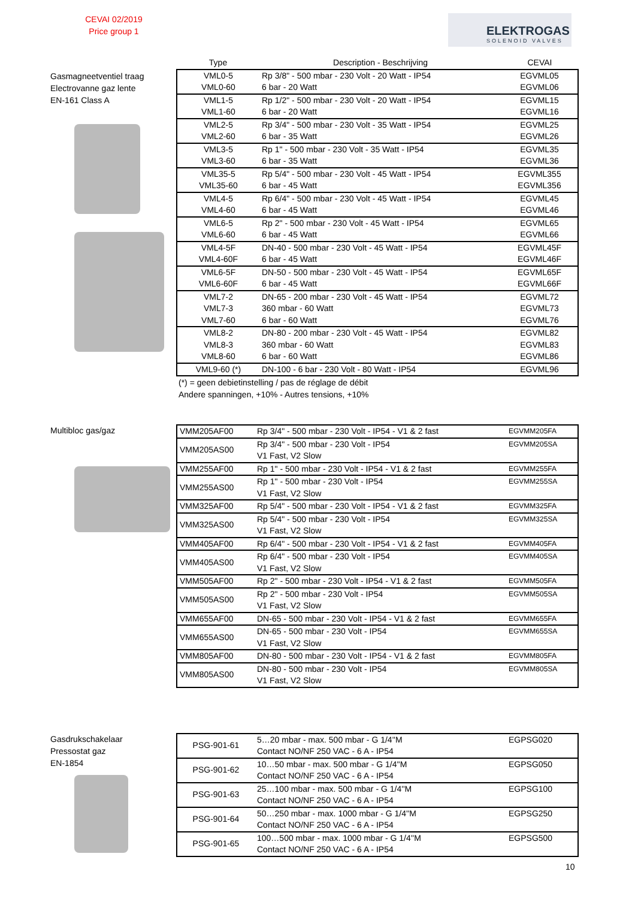CEVAI 02/2019
Price group 1
ELEKTROGAS
SOLENOID VALVES
Gasmagneetventiel traag
Electrovanne gaz lente
EN-161 Class A
| Type | Description - Beschrijving | CEVAI |
| --- | --- | --- |
| VML0-5 | Rp 3/8" - 500 mbar - 230 Volt - 20 Watt - IP54 | EGVML05 |
| VML0-60 | 6 bar - 20 Watt | EGVML06 |
| VML1-5 | Rp 1/2" - 500 mbar - 230 Volt - 20 Watt - IP54 | EGVML15 |
| VML1-60 | 6 bar - 20 Watt | EGVML16 |
| VML2-5 | Rp 3/4" - 500 mbar - 230 Volt - 35 Watt - IP54 | EGVML25 |
| VML2-60 | 6 bar - 35 Watt | EGVML26 |
| VML3-5 | Rp 1" - 500 mbar - 230 Volt - 35 Watt - IP54 | EGVML35 |
| VML3-60 | 6 bar - 35 Watt | EGVML36 |
| VML35-5 | Rp 5/4" - 500 mbar - 230 Volt - 45 Watt - IP54 | EGVML355 |
| VML35-60 | 6 bar - 45 Watt | EGVML356 |
| VML4-5 | Rp 6/4" - 500 mbar - 230 Volt - 45 Watt - IP54 | EGVML45 |
| VML4-60 | 6 bar - 45 Watt | EGVML46 |
| VML6-5 | Rp 2" - 500 mbar - 230 Volt - 45 Watt - IP54 | EGVML65 |
| VML6-60 | 6 bar - 45 Watt | EGVML66 |
| VML4-5F | DN-40 - 500 mbar - 230 Volt - 45 Watt - IP54 | EGVML45F |
| VML4-60F | 6 bar - 45 Watt | EGVML46F |
| VML6-5F | DN-50 - 500 mbar - 230 Volt - 45 Watt - IP54 | EGVML65F |
| VML6-60F | 6 bar - 45 Watt | EGVML66F |
| VML7-2 | DN-65 - 200 mbar - 230 Volt - 45 Watt - IP54 | EGVML72 |
| VML7-3 | 360 mbar - 60 Watt | EGVML73 |
| VML7-60 | 6 bar - 60 Watt | EGVML76 |
| VML8-2 | DN-80 - 200 mbar - 230 Volt - 45 Watt - IP54 | EGVML82 |
| VML8-3 | 360 mbar - 60 Watt | EGVML83 |
| VML8-60 | 6 bar - 60 Watt | EGVML86 |
| VML9-60 (*) | DN-100 - 6 bar - 230 Volt - 80 Watt - IP54 | EGVML96 |
(*) = geen debietinstelling / pas de réglage de débit
Andere spanningen, +10% - Autres tensions, +10%
Multibloc gas/gaz
| VMM205AF00 | Rp 3/4" - 500 mbar - 230 Volt - IP54 - V1 & 2 fast | EGVMM205FA |
| VMM205AS00 | Rp 3/4" - 500 mbar - 230 Volt - IP54 V1 Fast, V2 Slow | EGVMM205SA |
| VMM255AF00 | Rp 1" - 500 mbar - 230 Volt - IP54 - V1 & 2 fast | EGVMM255FA |
| VMM255AS00 | Rp 1" - 500 mbar - 230 Volt - IP54 V1 Fast, V2 Slow | EGVMM255SA |
| VMM325AF00 | Rp 5/4" - 500 mbar - 230 Volt - IP54 - V1 & 2 fast | EGVMM325FA |
| VMM325AS00 | Rp 5/4" - 500 mbar - 230 Volt - IP54 V1 Fast, V2 Slow | EGVMM325SA |
| VMM405AF00 | Rp 6/4" - 500 mbar - 230 Volt - IP54 - V1 & 2 fast | EGVMM405FA |
| VMM405AS00 | Rp 6/4" - 500 mbar - 230 Volt - IP54 V1 Fast, V2 Slow | EGVMM405SA |
| VMM505AF00 | Rp 2" - 500 mbar - 230 Volt - IP54 - V1 & 2 fast | EGVMM505FA |
| VMM505AS00 | Rp 2" - 500 mbar - 230 Volt - IP54 V1 Fast, V2 Slow | EGVMM505SA |
| VMM655AF00 | DN-65 - 500 mbar - 230 Volt - IP54 - V1 & 2 fast | EGVMM655FA |
| VMM655AS00 | DN-65 - 500 mbar - 230 Volt - IP54 V1 Fast, V2 Slow | EGVMM655SA |
| VMM805AF00 | DN-80 - 500 mbar - 230 Volt - IP54 - V1 & 2 fast | EGVMM805FA |
| VMM805AS00 | DN-80 - 500 mbar - 230 Volt - IP54 V1 Fast, V2 Slow | EGVMM805SA |
Gasdrukschakelaar
Pressostat gaz
EN-1854
| PSG-901-61 | 5…20 mbar - max. 500 mbar - G 1/4''M Contact NO/NF 250 VAC - 6 A - IP54 | EGPSG020 |
| PSG-901-62 | 10…50 mbar - max. 500 mbar - G 1/4''M Contact NO/NF 250 VAC - 6 A - IP54 | EGPSG050 |
| PSG-901-63 | 25…100 mbar - max. 500 mbar - G 1/4''M Contact NO/NF 250 VAC - 6 A - IP54 | EGPSG100 |
| PSG-901-64 | 50…250 mbar - max. 1000 mbar - G 1/4''M Contact NO/NF 250 VAC - 6 A - IP54 | EGPSG250 |
| PSG-901-65 | 100…500 mbar - max. 1000 mbar - G 1/4''M Contact NO/NF 250 VAC - 6 A - IP54 | EGPSG500 |
10